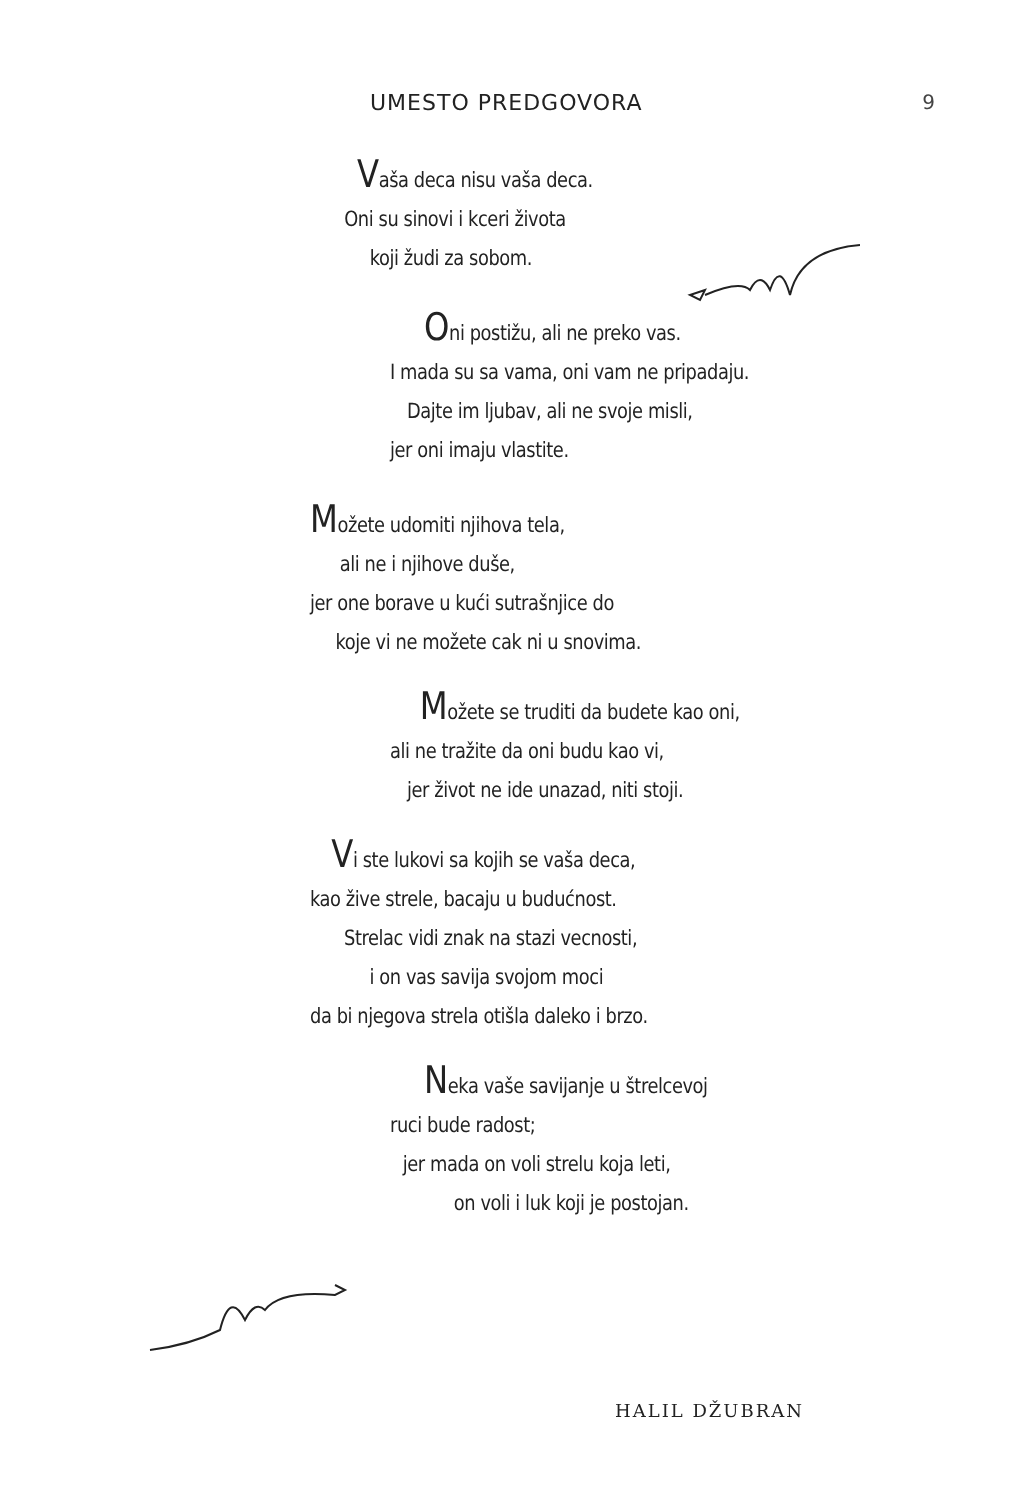UMESTO PREDGOVORA 9
Vaša deca nisu vaša deca.
Oni su sinovi i kceri života
koji žudi za sobom.
Oni postižu, ali ne preko vas.
I mada su sa vama, oni vam ne pripadaju.
Dajte im ljubav, ali ne svoje misli,
jer oni imaju vlastite.
Možete udomiti njihova tela,
ali ne i njihove duše,
jer one borave u kući sutrašnjice do
koje vi ne možete cak ni u snovima.
Možete se truditi da budete kao oni,
ali ne tražite da oni budu kao vi,
jer život ne ide unazad, niti stoji.
Vi ste lukovi sa kojih se vaša deca,
kao žive strele, bacaju u budućnost.
Strelac vidi znak na stazi vecnosti,
i on vas savija svojom moci
da bi njegova strela otišla daleko i brzo.
Neka vaše savijanje u štrelcevoj
ruci bude radost;
jer mada on voli strelu koja leti,
on voli i luk koji je postojan.
HALIL DŽUBRAN